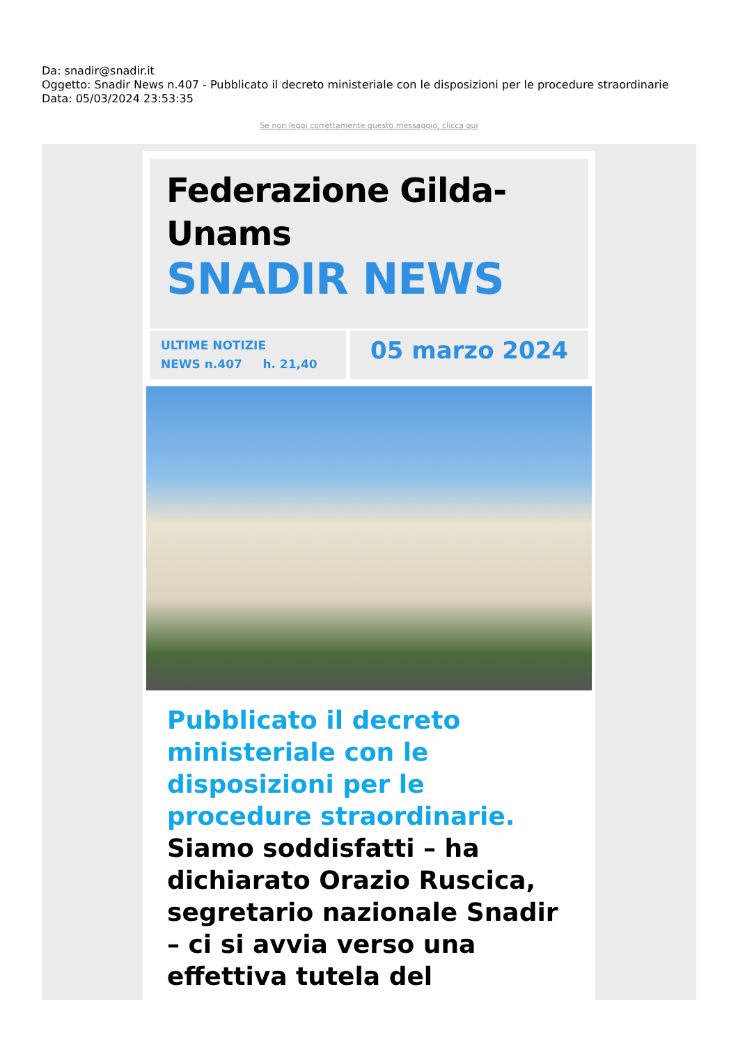Da: snadir@snadir.it
Oggetto: Snadir News n.407 - Pubblicato il decreto ministeriale con le disposizioni per le procedure straordinarie
Data: 05/03/2024 23:53:35
Se non leggi correttamente questo messaggio, clicca qui
Federazione Gilda-Unams
SNADIR NEWS
ULTIME NOTIZIE
NEWS n.407 h. 21,40
05 marzo 2024
Pubblicato il decreto ministeriale con le disposizioni per le procedure straordinarie.
Siamo soddisfatti – ha dichiarato Orazio Ruscica, segretario nazionale Snadir – ci si avvia verso una effettiva tutela del